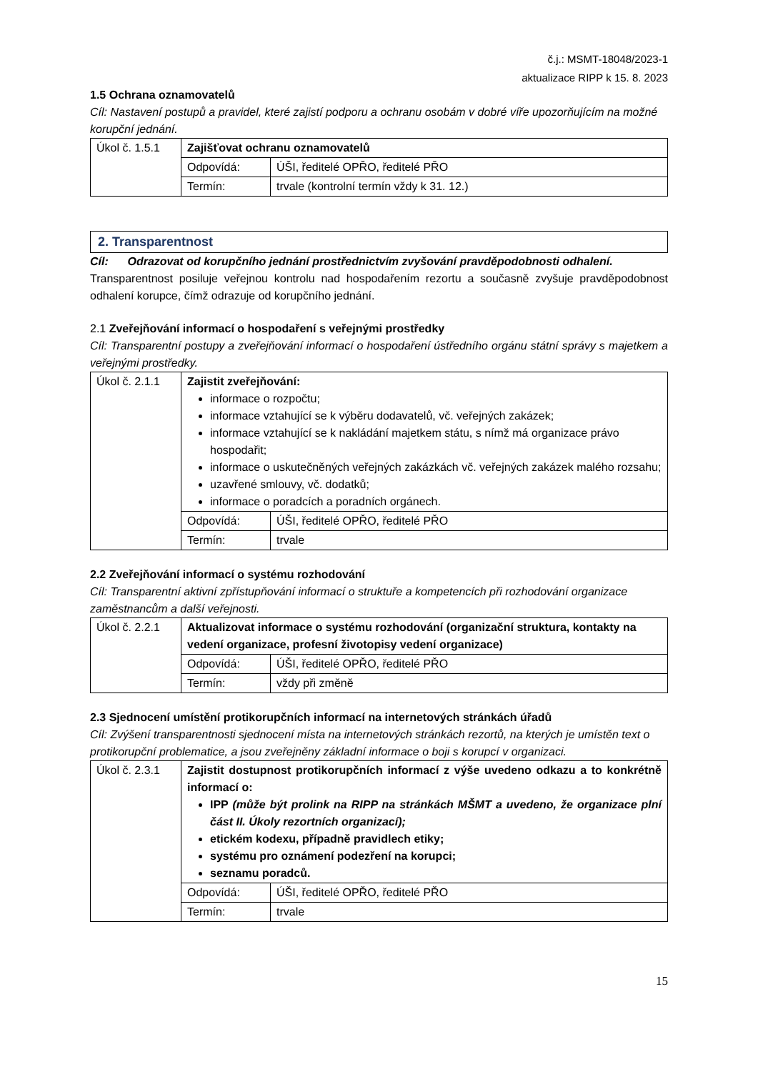č.j.: MSMT-18048/2023-1
aktualizace RIPP k 15. 8. 2023
1.5 Ochrana oznamovatelů
Cíl: Nastavení postupů a pravidel, které zajistí podporu a ochranu osobám v dobré víře upozorňujícím na možné korupční jednání.
| Úkol č. 1.5.1 | Zajišťovat ochranu oznamovatelů | |
| | Odpovídá: | ÚŠI, ředitelé OPŘO, ředitelé PŘO |
| | Termín: | trvale (kontrolní termín vždy k 31. 12.) |
2. Transparentnost
Cíl: Odrazovat od korupčního jednání prostřednictvím zvyšování pravděpodobnosti odhalení.
Transparentnost posiluje veřejnou kontrolu nad hospodařením rezortu a současně zvyšuje pravděpodobnost odhalení korupce, čímž odrazuje od korupčního jednání.
2.1 Zveřejňování informací o hospodaření s veřejnými prostředky
Cíl: Transparentní postupy a zveřejňování informací o hospodaření ústředního orgánu státní správy s majetkem a veřejnými prostředky.
| Úkol č. 2.1.1 | Zajistit zveřejňování: informace o rozpočtu; informace vztahující se k výběru dodavatelů, vč. veřejných zakázek; informace vztahující se k nakládání majetkem státu, s nímž má organizace právo hospodařit; informace o uskutečněných veřejných zakázkách vč. veřejných zakázek malého rozsahu; uzavřené smlouvy, vč. dodatků; informace o poradcích a poradních orgánech. | |
| | Odpovídá: | ÚŠI, ředitelé OPŘO, ředitelé PŘO |
| | Termín: | trvale |
2.2 Zveřejňování informací o systému rozhodování
Cíl: Transparentní aktivní zpřístupňování informací o struktuře a kompetencích při rozhodování organizace zaměstnancům a další veřejnosti.
| Úkol č. 2.2.1 | Aktualizovat informace o systému rozhodování (organizační struktura, kontakty na vedení organizace, profesní životopisy vedení organizace) | |
| | Odpovídá: | ÚŠI, ředitelé OPŘO, ředitelé PŘO |
| | Termín: | vždy při změně |
2.3 Sjednocení umístění protikorupčních informací na internetových stránkách úřadů
Cíl: Zvýšení transparentnosti sjednocení místa na internetových stránkách rezortů, na kterých je umístěn text o protikorupční problematice, a jsou zveřejněny základní informace o boji s korupcí v organizaci.
| Úkol č. 2.3.1 | Zajistit dostupnost protikorupčních informací z výše uvedeno odkazu a to konkrétně informací o: IPP (může být prolink na RIPP na stránkách MŠMT a uvedeno, že organizace plní část II. Úkoly rezortních organizací); etickém kodexu, případně pravidlech etiky; systému pro oznámení podezření na korupci; seznamu poradců. | |
| | Odpovídá: | ÚŠI, ředitelé OPŘO, ředitelé PŘO |
| | Termín: | trvale |
15